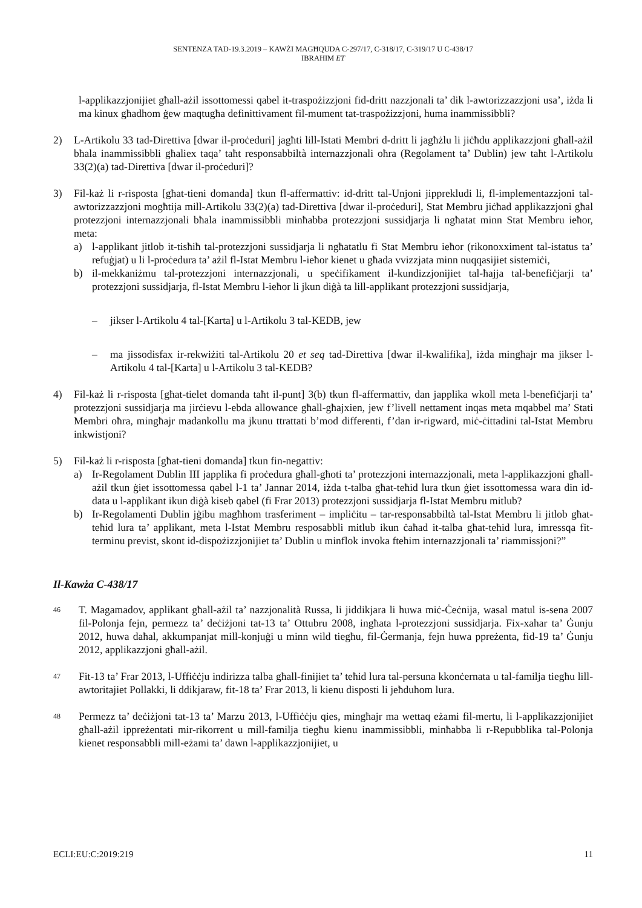SENTENZA TAD-19.3.2019 – KAWŻI MAGĦQUDA C-297/17, C-318/17, C-319/17 U C-438/17
IBRAHIM ET
l-applikazzjonijiet għall-ażil issottomessi qabel it-traspożizzjoni fid-dritt nazzjonali ta’ dik l-awtorizzazzjoni usa’, iżda li ma kinux għadhom ġew maqtugħa definittivament fil-mument tat-traspożizzjoni, huma inammissibbli?
2) L-Artikolu 33 tad-Direttiva [dwar il-proċeduri] jagħti lill-Istati Membri d-dritt li jagħżlu li jiċħdu applikazzjoni għall-ażil bħala inammissibbli għaliex taqa’ taħt responsabbiltà internazzjonali oħra (Regolament ta’ Dublin) jew taħt l-Artikolu 33(2)(a) tad-Direttiva [dwar il-proċeduri]?
3) Fil-każ li r-risposta [għat-tieni domanda] tkun fl-affermattiv: id-dritt tal-Unjoni jipprekludi li, fl-implementazzjoni tal-awtorizzazzjoni mogħtija mill-Artikolu 33(2)(a) tad-Direttiva [dwar il-proċeduri], Stat Membru jiċħad applikazzjoni għal protezzjoni internazzjonali bħala inammissibbli minħabba protezzjoni sussidjarja li ngħatat minn Stat Membru ieħor, meta:
a) l-applikant jitlob it-tisħiħ tal-protezzjoni sussidjarja li ngħatatlu fi Stat Membru ieħor (rikonoxximent tal-istatus ta’ refuġjat) u li l-proċedura ta’ ażil fl-Istat Membru l-ieħor kienet u għada vvizzjata minn nuqqasijiet sistemiċi,
b) il-mekkaniżmu tal-protezzjoni internazzjonali, u speċifikament il-kundizzjonijiet tal-ħajja tal-benefiċjarji ta’ protezzjoni sussidjarja, fl-Istat Membru l-ieħor li jkun diġà ta lill-applikant protezzjoni sussidjarja,
– jikser l-Artikolu 4 tal-[Karta] u l-Artikolu 3 tal-KEDB, jew
– ma jissodisfax ir-rekwiżiti tal-Artikolu 20 et seq tad-Direttiva [dwar il-kwalifika], iżda mingħajr ma jikser l-Artikolu 4 tal-[Karta] u l-Artikolu 3 tal-KEDB?
4) Fil-każ li r-risposta [għat-tielet domanda taħt il-punt] 3(b) tkun fl-affermattiv, dan japplika wkoll meta l-benefiċjarji ta’ protezzjoni sussidjarja ma jirċievu l-ebda allowance għall-għajxien, jew f’livell nettament inqas meta mqabbel ma’ Stati Membri oħra, mingħajr madankollu ma jkunu ttrattati b’mod differenti, f’dan ir-rigward, miċ-ċittadini tal-Istat Membru inkwistjoni?
5) Fil-każ li r-risposta [għat-tieni domanda] tkun fin-negattiv:
a) Ir-Regolament Dublin III japplika fi proċedura għall-għoti ta’ protezzjoni internazzjonali, meta l-applikazzjoni għall-ażil tkun ġiet issottomessa qabel l-1 ta’ Jannar 2014, iżda t-talba għat-teħid lura tkun ġiet issottomessa wara din id-data u l-applikant ikun diġà kiseb qabel (fi Frar 2013) protezzjoni sussidjarja fl-Istat Membru mitlub?
b) Ir-Regolamenti Dublin jġibu magħhom trasferiment – impliċitu – tar-responsabbiltà tal-Istat Membru li jitlob għat-teħid lura ta’ applikant, meta l-Istat Membru resposabbli mitlub ikun ċaħad it-talba għat-teħid lura, imressqa fit-terminu previst, skont id-dispożizzjonijiet ta’ Dublin u minflok invoka ftehim internazzjonali ta’ riammissjoni?”
Il-Kawża C-438/17
46
T. Magamadov, applikant għall-ażil ta’ nazzjonalità Russa, li jiddikjara li huwa miċ-Ċeċnija, wasal matul is-sena 2007 fil-Polonja fejn, permezz ta’ deċiżjoni tat-13 ta’ Ottubru 2008, ingħata l-protezzjoni sussidjarja. Fix-xahar ta’ Ġunju 2012, huwa daħal, akkumpanjat mill-konjuġi u minn wild tiegħu, fil-Ġermanja, fejn huwa ppreżenta, fid-19 ta’ Ġunju 2012, applikazzjoni għall-ażil.
47
Fit-13 ta’ Frar 2013, l-Uffiċċju indirizza talba għall-finijiet ta’ teħid lura tal-persuna kkonċernata u tal-familja tiegħu lill-awtoritajiet Pollakki, li ddikjaraw, fit-18 ta’ Frar 2013, li kienu disposti li jeħduhom lura.
48
Permezz ta’ deċiżjoni tat-13 ta’ Marzu 2013, l-Uffiċċju qies, mingħajr ma wettaq eżami fil-mertu, li l-applikazzjonijiet għall-ażil ippreżentati mir-rikorrent u mill-familja tiegħu kienu inammissibbli, minħabba li r-Repubblika tal-Polonja kienet responsabbli mill-eżami ta’ dawn l-applikazzjonijiet, u
ECLI:EU:C:2019:219 11